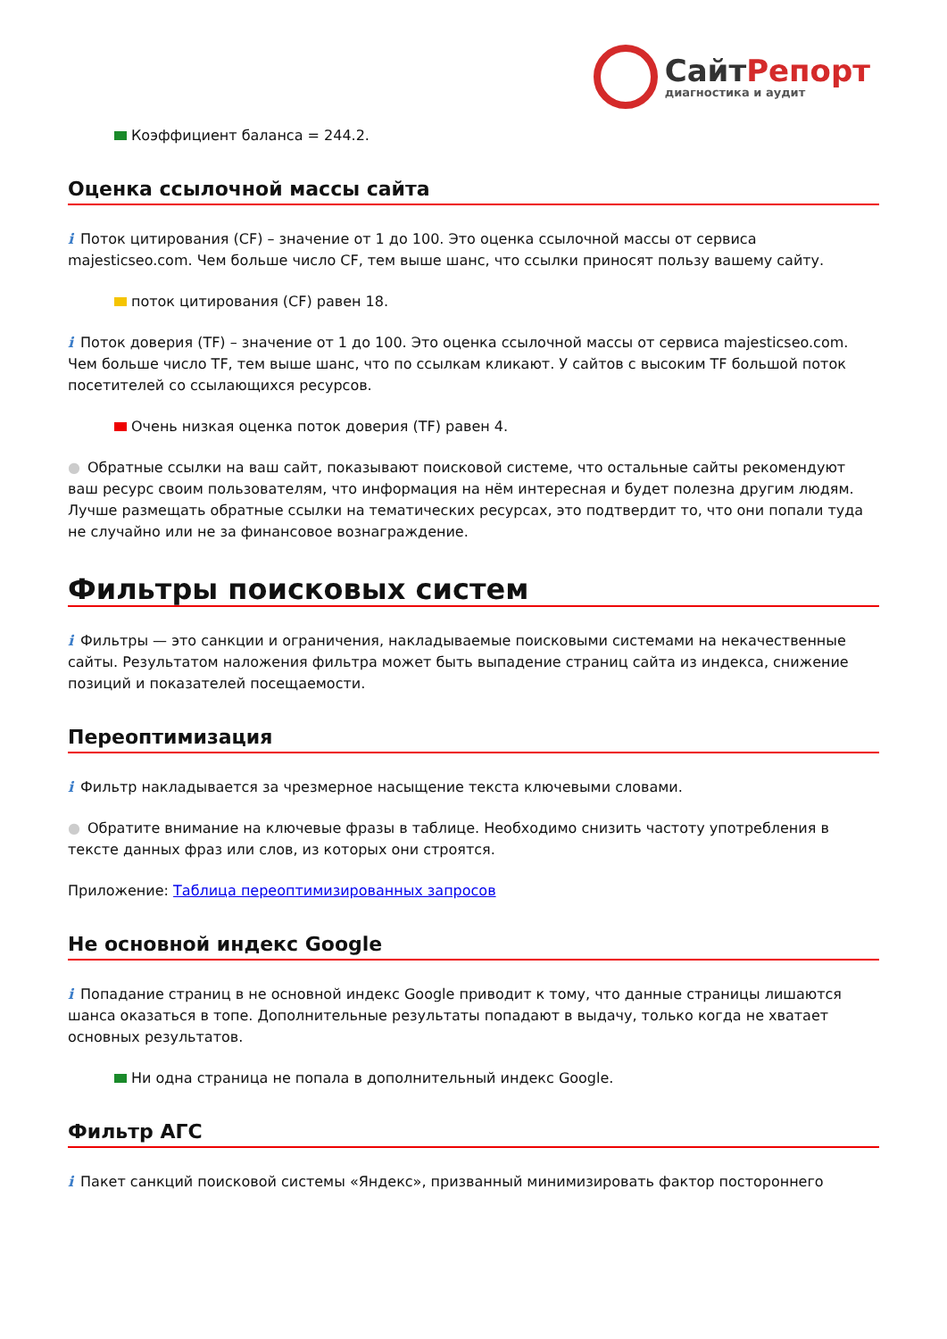СайтРепорт
диагностика и аудит
Коэффициент баланса = 244.2.
Оценка ссылочной массы сайта
i Поток цитирования (CF) – значение от 1 до 100. Это оценка ссылочной массы от сервиса majesticseo.com. Чем больше число CF, тем выше шанс, что ссылки приносят пользу вашему сайту.
поток цитирования (CF) равен 18.
i Поток доверия (TF) – значение от 1 до 100. Это оценка ссылочной массы от сервиса majesticseo.com. Чем больше число TF, тем выше шанс, что по ссылкам кликают. У сайтов с высоким TF большой поток посетителей со ссылающихся ресурсов.
Очень низкая оценка поток доверия (TF) равен 4.
● Обратные ссылки на ваш сайт, показывают поисковой системе, что остальные сайты рекомендуют ваш ресурс своим пользователям, что информация на нём интересная и будет полезна другим людям.
Лучше размещать обратные ссылки на тематических ресурсах, это подтвердит то, что они попали туда не случайно или не за финансовое вознаграждение.
Фильтры поисковых систем
i Фильтры — это санкции и ограничения, накладываемые поисковыми системами на некачественные сайты. Результатом наложения фильтра может быть выпадение страниц сайта из индекса, снижение позиций и показателей посещаемости.
Переоптимизация
i Фильтр накладывается за чрезмерное насыщение текста ключевыми словами.
● Обратите внимание на ключевые фразы в таблице. Необходимо снизить частоту употребления в тексте данных фраз или слов, из которых они строятся.
Приложение: Таблица переоптимизированных запросов
Не основной индекс Google
i Попадание страниц в не основной индекс Google приводит к тому, что данные страницы лишаются шанса оказаться в топе. Дополнительные результаты попадают в выдачу, только когда не хватает основных результатов.
Ни одна страница не попала в дополнительный индекс Google.
Фильтр АГС
i Пакет санкций поисковой системы «Яндекс», призванный минимизировать фактор постороннего